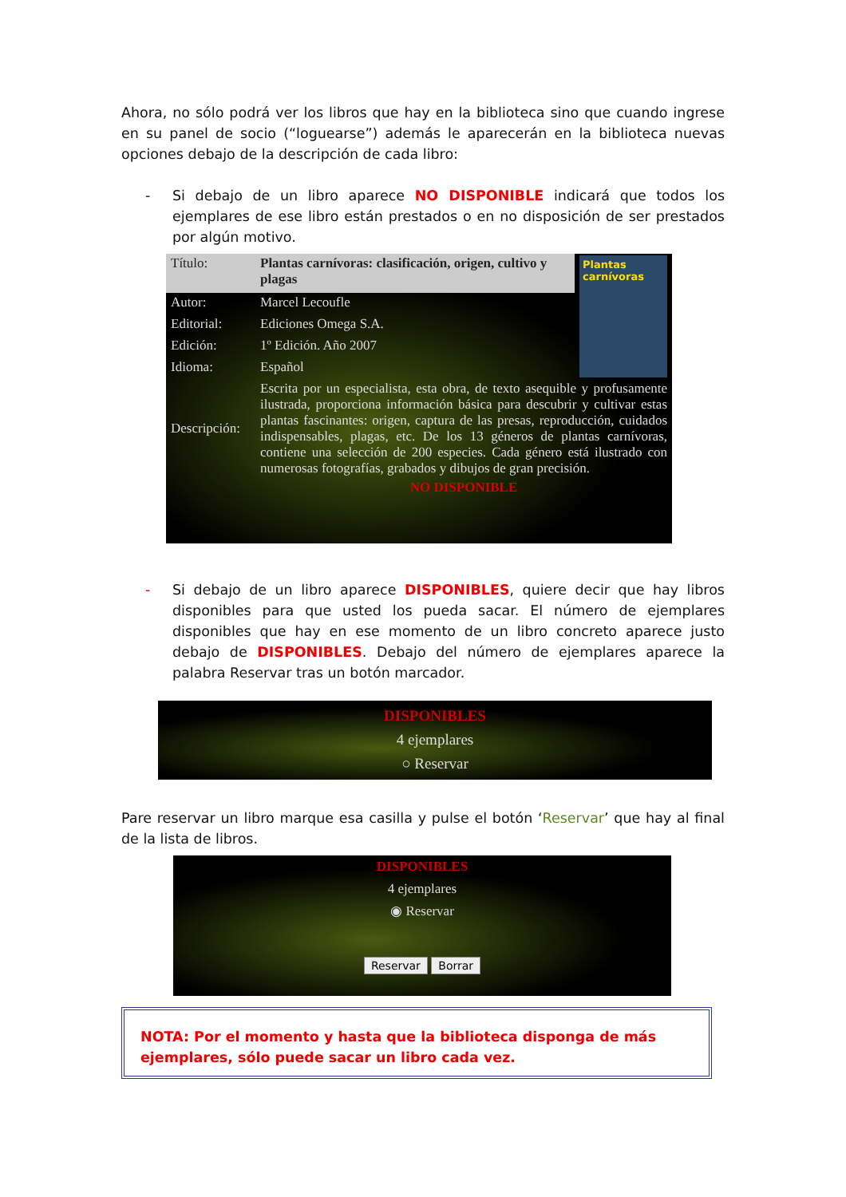Ahora, no sólo podrá ver los libros que hay en la biblioteca sino que cuando ingrese en su panel de socio (“loguearse”) además le aparecerán en la biblioteca nuevas opciones debajo de la descripción de cada libro:
- Si debajo de un libro aparece NO DISPONIBLE indicará que todos los ejemplares de ese libro están prestados o en no disposición de ser prestados por algún motivo.
| Título: | Plantas carnívoras: clasificación, origen, cultivo y plagas | Plantas carnívoras |
| Autor: | Marcel Lecoufle | |
| Editorial: | Ediciones Omega S.A. | |
| Edición: | 1º Edición. Año 2007 | |
| Idioma: | Español | |
| Descripción: | Escrita por un especialista, esta obra, de texto asequible y profusamente ilustrada, proporciona información básica para descubrir y cultivar estas plantas fascinantes: origen, captura de las presas, reproducción, cuidados indispensables, plagas, etc. De los 13 géneros de plantas carnívoras, contiene una selección de 200 especies. Cada género está ilustrado con numerosas fotografías, grabados y dibujos de gran precisión. | |
| | NO DISPONIBLE | |
- Si debajo de un libro aparece DISPONIBLES, quiere decir que hay libros disponibles para que usted los pueda sacar. El número de ejemplares disponibles que hay en ese momento de un libro concreto aparece justo debajo de DISPONIBLES. Debajo del número de ejemplares aparece la palabra Reservar tras un botón marcador.
DISPONIBLES
4 ejemplares
○ Reservar
Pare reservar un libro marque esa casilla y pulse el botón ‘Reservar’ que hay al final de la lista de libros.
DISPONIBLES
4 ejemplares
◉ Reservar
Reservar Borrar
NOTA: Por el momento y hasta que la biblioteca disponga de más ejemplares, sólo puede sacar un libro cada vez.